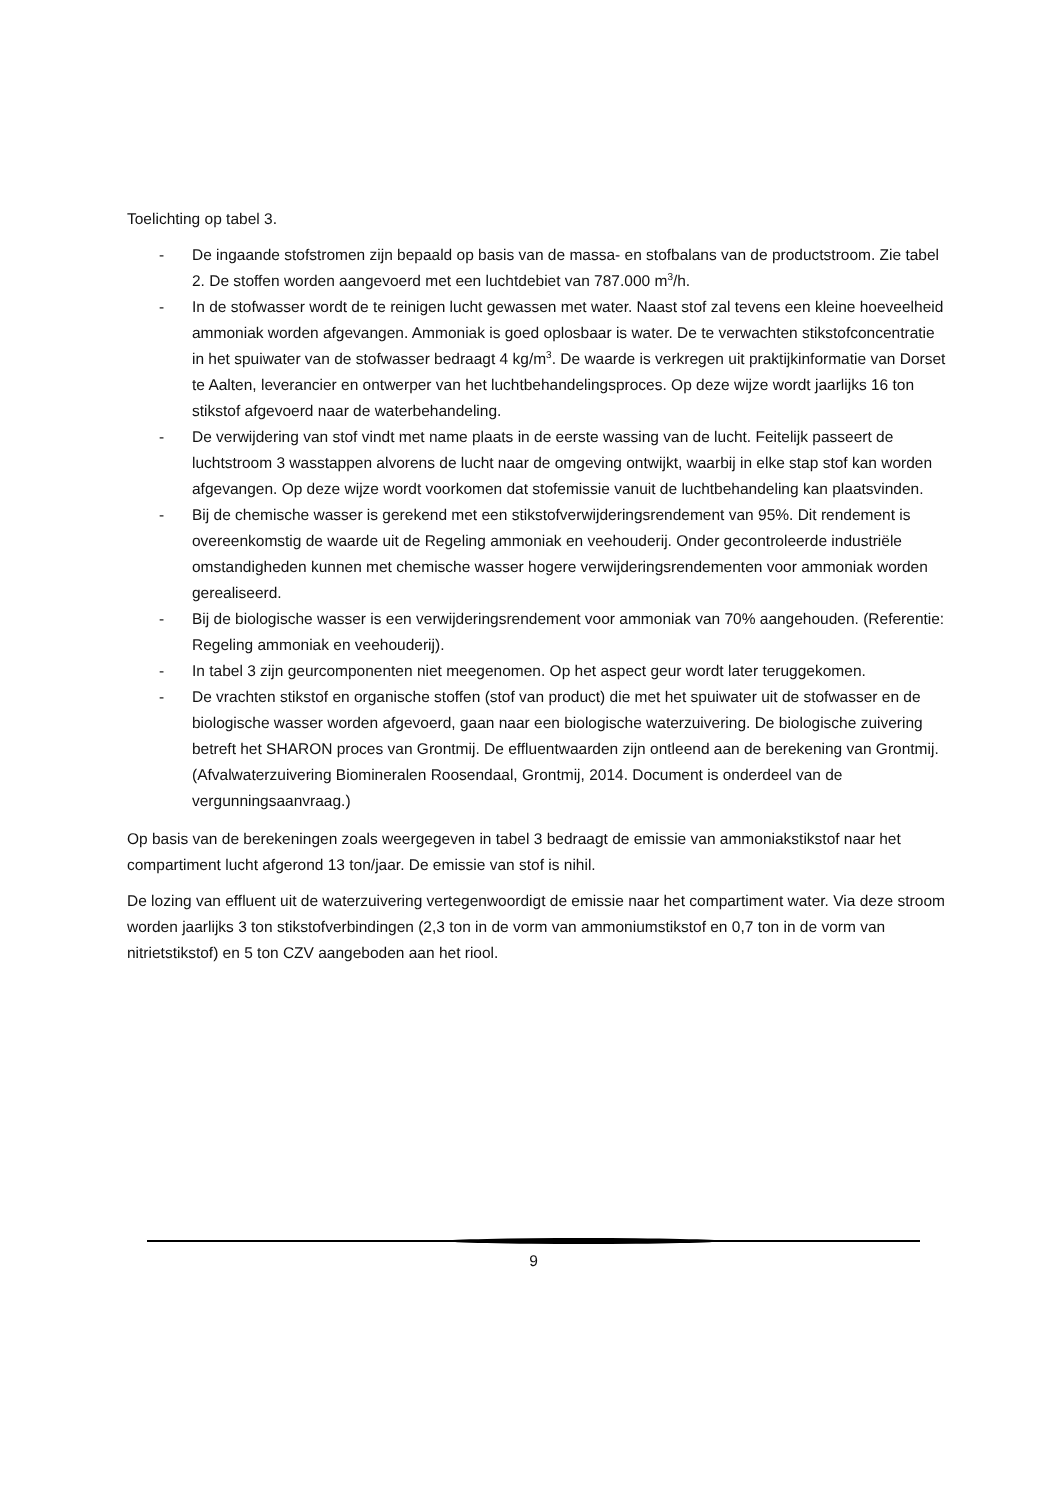Toelichting op tabel 3.
- De ingaande stofstromen zijn bepaald op basis van de massa- en stofbalans van de productstroom. Zie tabel 2. De stoffen worden aangevoerd met een luchtdebiet van 787.000 m<sup>3</sup>/h.
- In de stofwasser wordt de te reinigen lucht gewassen met water. Naast stof zal tevens een kleine hoeveelheid ammoniak worden afgevangen. Ammoniak is goed oplosbaar is water. De te verwachten stikstofconcentratie in het spuiwater van de stofwasser bedraagt 4 kg/m<sup>3</sup>. De waarde is verkregen uit praktijkinformatie van Dorset te Aalten, leverancier en ontwerper van het luchtbehandelingsproces. Op deze wijze wordt jaarlijks 16 ton stikstof afgevoerd naar de waterbehandeling.
- De verwijdering van stof vindt met name plaats in de eerste wassing van de lucht. Feitelijk passeert de luchtstroom 3 wasstappen alvorens de lucht naar de omgeving ontwijkt, waarbij in elke stap stof kan worden afgevangen. Op deze wijze wordt voorkomen dat stofemissie vanuit de luchtbehandeling kan plaatsvinden.
- Bij de chemische wasser is gerekend met een stikstofverwijderingsrendement van 95%. Dit rendement is overeenkomstig de waarde uit de Regeling ammoniak en veehouderij. Onder gecontroleerde industriële omstandigheden kunnen met chemische wasser hogere verwijderingsrendementen voor ammoniak worden gerealiseerd.
- Bij de biologische wasser is een verwijderingsrendement voor ammoniak van 70% aangehouden. (Referentie: Regeling ammoniak en veehouderij).
- In tabel 3 zijn geurcomponenten niet meegenomen. Op het aspect geur wordt later teruggekomen.
- De vrachten stikstof en organische stoffen (stof van product) die met het spuiwater uit de stofwasser en de biologische wasser worden afgevoerd, gaan naar een biologische waterzuivering. De biologische zuivering betreft het SHARON proces van Grontmij. De effluentwaarden zijn ontleend aan de berekening van Grontmij. (Afvalwaterzuivering Biomineralen Roosendaal, Grontmij, 2014. Document is onderdeel van de vergunningsaanvraag.)
Op basis van de berekeningen zoals weergegeven in tabel 3 bedraagt de emissie van ammoniakstikstof naar het compartiment lucht afgerond 13 ton/jaar. De emissie van stof is nihil.
De lozing van effluent uit de waterzuivering vertegenwoordigt de emissie naar het compartiment water. Via deze stroom worden jaarlijks 3 ton stikstofverbindingen (2,3 ton in de vorm van ammoniumstikstof en 0,7 ton in de vorm van nitrietstikstof) en 5 ton CZV aangeboden aan het riool.
9